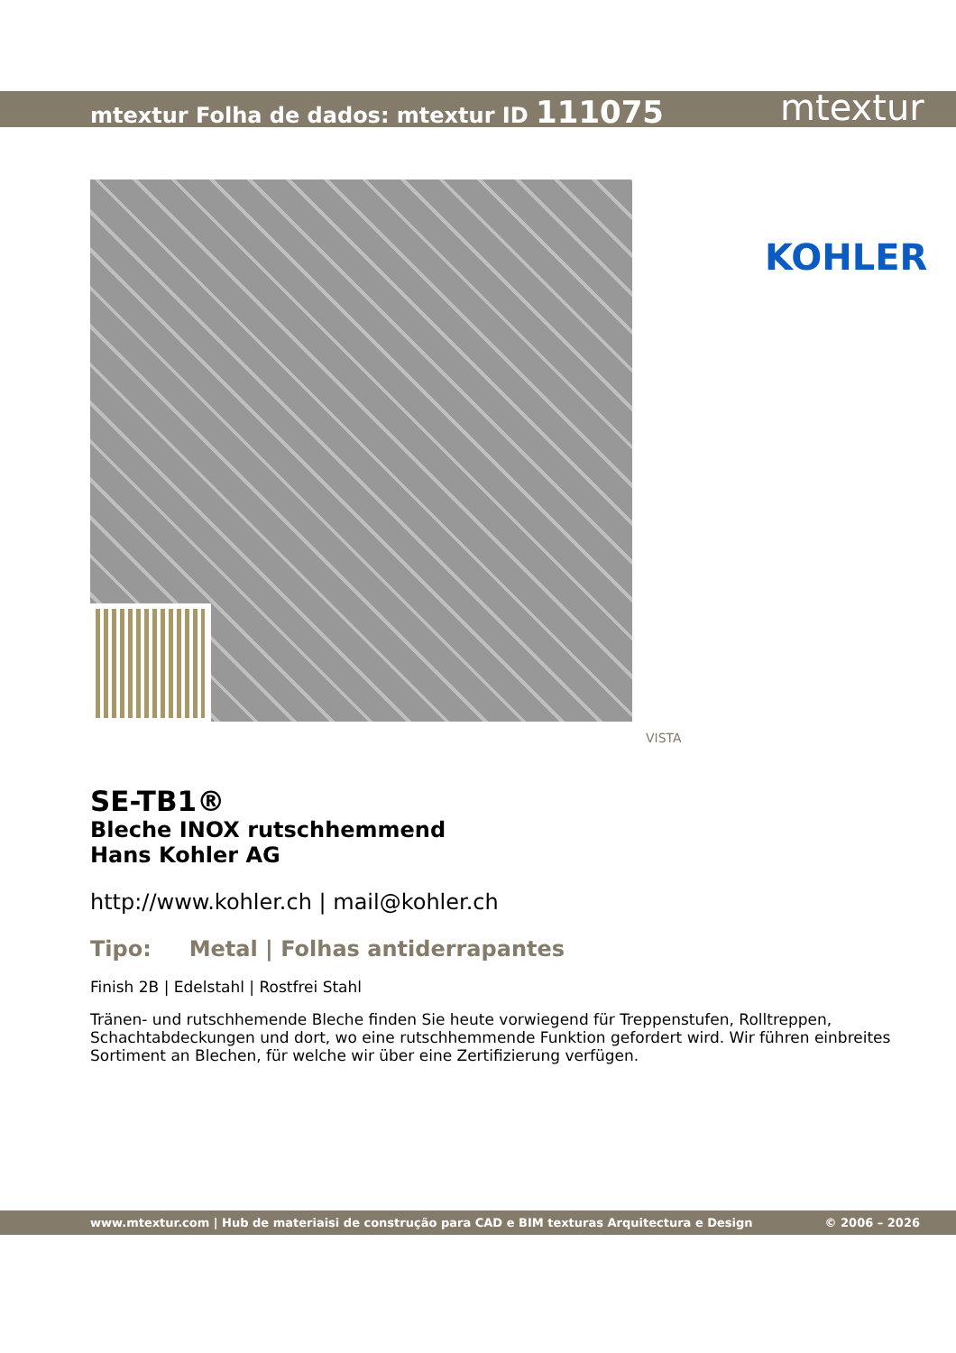mtextur Folha de dados: mtextur ID 111075
mtextur
KOHLER
VISTA
SE-TB1®
Bleche INOX rutschhemmend
Hans Kohler AG
http://www.kohler.ch | mail@kohler.ch
Tipo: Metal | Folhas antiderrapantes
Finish 2B | Edelstahl | Rostfrei Stahl
Tränen- und rutschhemende Bleche finden Sie heute vorwiegend für Treppenstufen, Rolltreppen, Schachtabdeckungen und dort, wo eine rutschhemmende Funktion gefordert wird. Wir führen einbreites Sortiment an Blechen, für welche wir über eine Zertifizierung verfügen.
www.mtextur.com | Hub de materiaisi de construção para CAD e BIM texturas Arquitectura e Design © 2006 – 2026